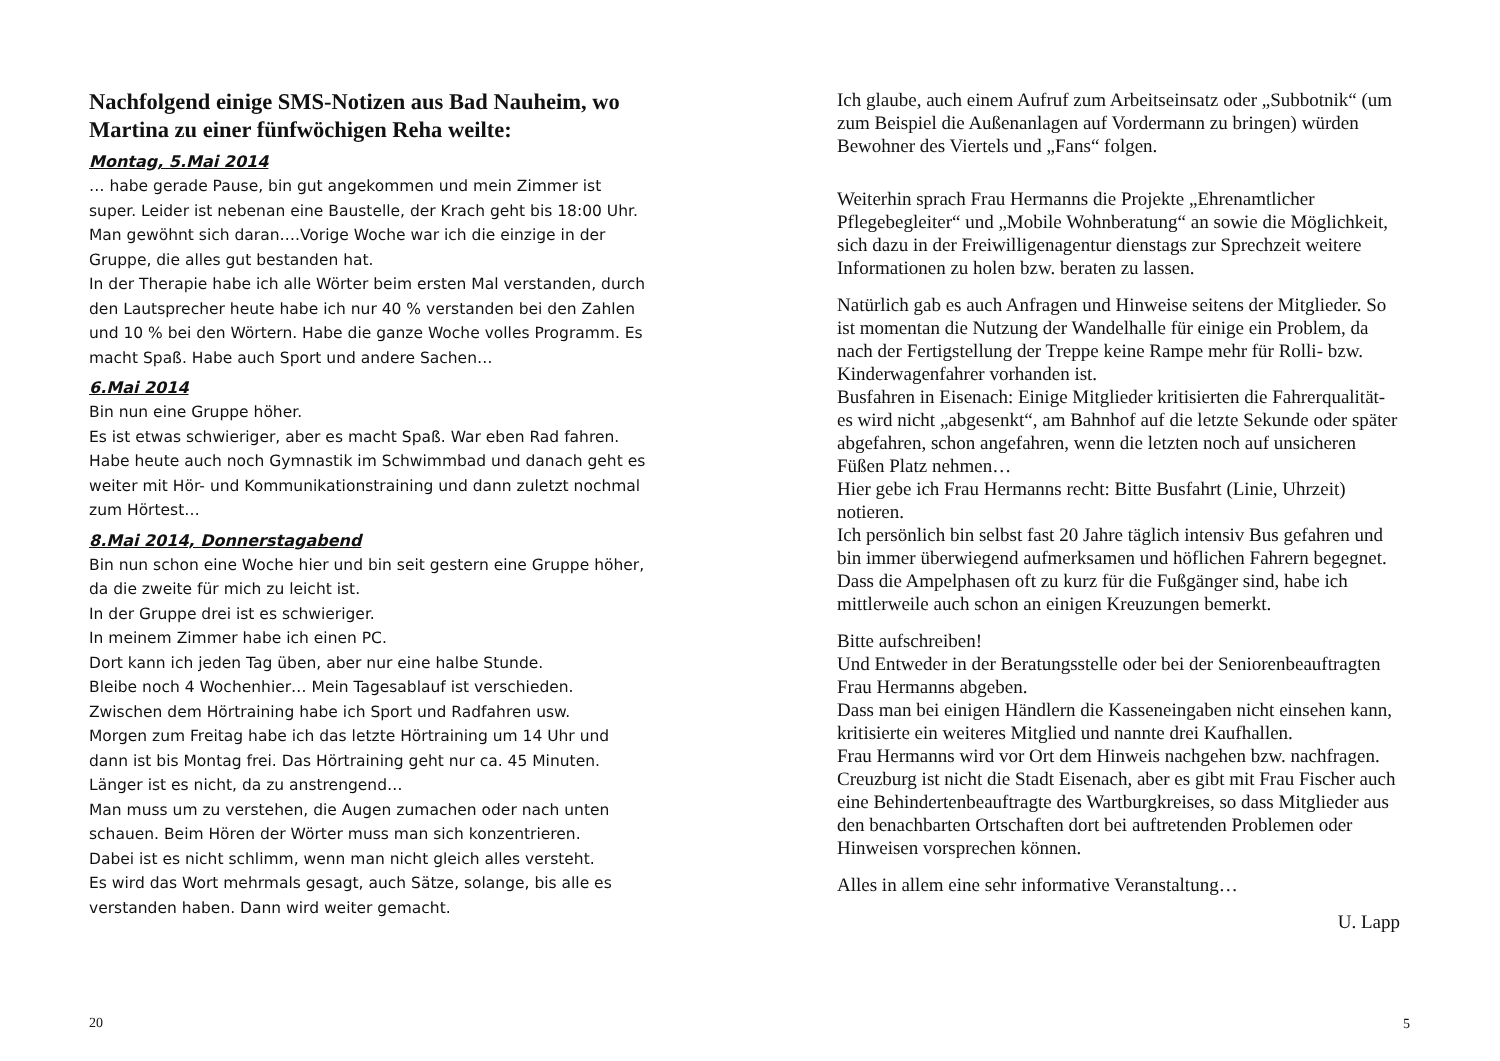Nachfolgend einige SMS-Notizen aus Bad Nauheim, wo Martina zu einer fünfwöchigen Reha weilte:
Montag, 5.Mai 2014
… habe gerade Pause, bin gut angekommen und mein Zimmer ist super. Leider ist nebenan eine Baustelle, der Krach geht bis 18:00 Uhr. Man gewöhnt sich daran….Vorige Woche war ich die einzige in der Gruppe, die alles gut bestanden hat.
In der Therapie habe ich alle Wörter beim ersten Mal verstanden, durch den Lautsprecher heute habe ich nur 40 % verstanden bei den Zahlen und 10 % bei den Wörtern. Habe die ganze Woche volles Programm. Es macht Spaß. Habe auch Sport und andere Sachen…
6.Mai 2014
Bin nun eine Gruppe höher.
Es ist etwas schwieriger, aber es macht Spaß. War eben Rad fahren. Habe heute auch noch Gymnastik im Schwimmbad und danach geht es weiter mit Hör- und Kommunikationstraining und dann zuletzt nochmal zum Hörtest…
8.Mai 2014, Donnerstagabend
Bin nun schon eine Woche hier und bin seit gestern eine Gruppe höher, da die zweite für mich zu leicht ist.
In der Gruppe drei ist es schwieriger.
In meinem Zimmer habe ich einen PC.
Dort kann ich jeden Tag üben, aber nur eine halbe Stunde.
Bleibe noch 4 Wochenhier… Mein Tagesablauf ist verschieden.
Zwischen dem Hörtraining habe ich Sport und Radfahren usw.
Morgen zum Freitag habe ich das letzte Hörtraining um 14 Uhr und dann ist bis Montag frei. Das Hörtraining geht nur ca. 45 Minuten.
Länger ist es nicht, da zu anstrengend…
Man muss um zu verstehen, die Augen zumachen oder nach unten schauen. Beim Hören der Wörter muss man sich konzentrieren.
Dabei ist es nicht schlimm, wenn man nicht gleich alles versteht.
Es wird das Wort mehrmals gesagt, auch Sätze, solange, bis alle es verstanden haben. Dann wird weiter gemacht.
20
Ich glaube, auch einem Aufruf zum Arbeitseinsatz oder „Subbotnik“ (um zum Beispiel die Außenanlagen auf Vordermann zu bringen) würden Bewohner des Viertels und „Fans“ folgen.
Weiterhin sprach Frau Hermanns die Projekte „Ehrenamtlicher Pflegebegleiter“ und „Mobile Wohnberatung“ an sowie die Möglichkeit, sich dazu in der Freiwilligenagentur dienstags zur Sprechzeit weitere Informationen zu holen bzw. beraten zu lassen.
Natürlich gab es auch Anfragen und Hinweise seitens der Mitglieder. So ist momentan die Nutzung der Wandelhalle für einige ein Problem, da nach der Fertigstellung der Treppe keine Rampe mehr für Rolli- bzw. Kinderwagenfahrer vorhanden ist.
Busfahren in Eisenach: Einige Mitglieder kritisierten die Fahrerqualität- es wird nicht „abgesenkt“, am Bahnhof auf die letzte Sekunde oder später abgefahren, schon angefahren, wenn die letzten noch auf unsicheren Füßen Platz nehmen…
Hier gebe ich Frau Hermanns recht: Bitte Busfahrt (Linie, Uhrzeit) notieren.
Ich persönlich bin selbst fast 20 Jahre täglich intensiv Bus gefahren und bin immer überwiegend aufmerksamen und höflichen Fahrern begegnet.
Dass die Ampelphasen oft zu kurz für die Fußgänger sind, habe ich mittlerweile auch schon an einigen Kreuzungen bemerkt.
Bitte aufschreiben!
Und Entweder in der Beratungsstelle oder bei der Seniorenbeauftragten Frau Hermanns abgeben.
Dass man bei einigen Händlern die Kasseneingaben nicht einsehen kann, kritisierte ein weiteres Mitglied und nannte drei Kaufhallen.
Frau Hermanns wird vor Ort dem Hinweis nachgehen bzw. nachfragen.
Creuzburg ist nicht die Stadt Eisenach, aber es gibt mit Frau Fischer auch eine Behindertenbeauftragte des Wartburgkreises, so dass Mitglieder aus den benachbarten Ortschaften dort bei auftretenden Problemen oder Hinweisen vorsprechen können.
Alles in allem eine sehr informative Veranstaltung…
U. Lapp
5